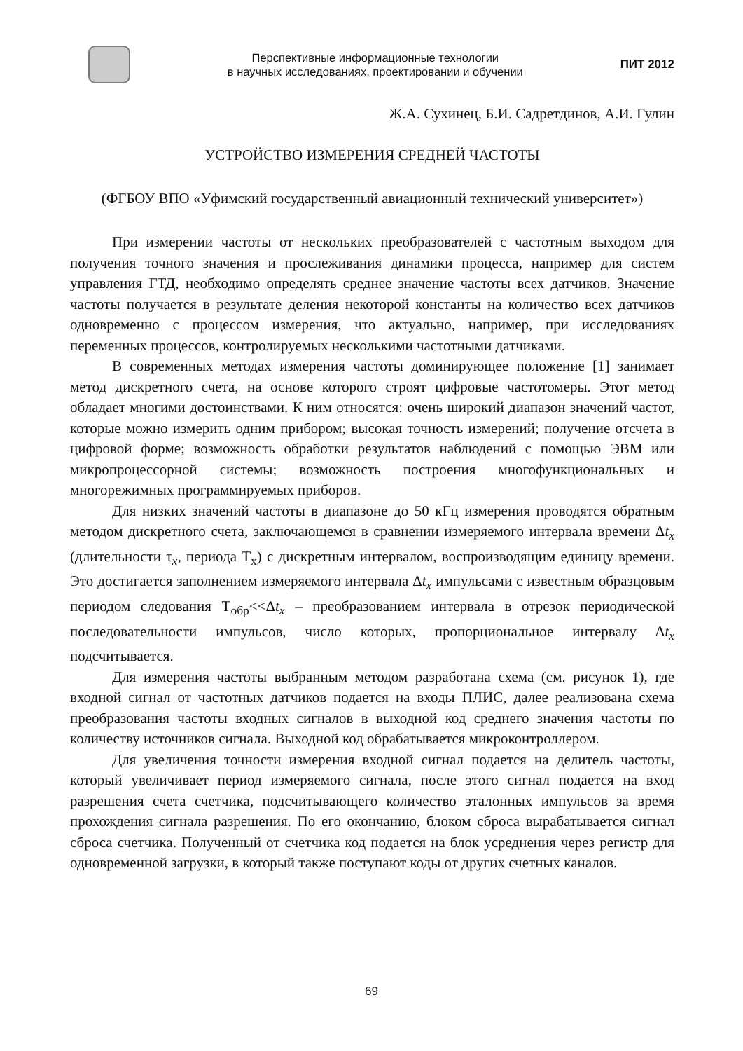Перспективные информационные технологии
в научных исследованиях, проектировании и обучении
ПИТ 2012
Ж.А. Сухинец, Б.И. Садретдинов, А.И. Гулин
УСТРОЙСТВО ИЗМЕРЕНИЯ СРЕДНЕЙ ЧАСТОТЫ
(ФГБОУ ВПО «Уфимский государственный авиационный технический университет»)
При измерении частоты от нескольких преобразователей с частотным выходом для получения точного значения и прослеживания динамики процесса, например для систем управления ГТД, необходимо определять среднее значение частоты всех датчиков. Значение частоты получается в результате деления некоторой константы на количество всех датчиков одновременно с процессом измерения, что актуально, например, при исследованиях переменных процессов, контролируемых несколькими частотными датчиками.
В современных методах измерения частоты доминирующее положение [1] занимает метод дискретного счета, на основе которого строят цифровые частотомеры. Этот метод обладает многими достоинствами. К ним относятся: очень широкий диапазон значений частот, которые можно измерить одним прибором; высокая точность измерений; получение отсчета в цифровой форме; возможность обработки результатов наблюдений с помощью ЭВМ или микропроцессорной системы; возможность построения многофункциональных и многорежимных программируемых приборов.
Для низких значений частоты в диапазоне до 50 кГц измерения проводятся обратным методом дискретного счета, заключающемся в сравнении измеряемого интервала времени Δt<sub>x</sub> (длительности τ<sub>x</sub>, периода Т<sub>х</sub>) с дискретным интервалом, воспроизводящим единицу времени. Это достигается заполнением измеряемого интервала Δt<sub>x</sub> импульсами с известным образцовым периодом следования Т<sub>обр</sub><<Δt<sub>x</sub> – преобразованием интервала в отрезок периодической последовательности импульсов, число которых, пропорциональное интервалу Δt<sub>x</sub> подсчитывается.
Для измерения частоты выбранным методом разработана схема (см. рисунок 1), где входной сигнал от частотных датчиков подается на входы ПЛИС, далее реализована схема преобразования частоты входных сигналов в выходной код среднего значения частоты по количеству источников сигнала. Выходной код обрабатывается микроконтроллером.
Для увеличения точности измерения входной сигнал подается на делитель частоты, который увеличивает период измеряемого сигнала, после этого сигнал подается на вход разрешения счета счетчика, подсчитывающего количество эталонных импульсов за время прохождения сигнала разрешения. По его окончанию, блоком сброса вырабатывается сигнал сброса счетчика. Полученный от счетчика код подается на блок усреднения через регистр для одновременной загрузки, в который также поступают коды от других счетных каналов.
69